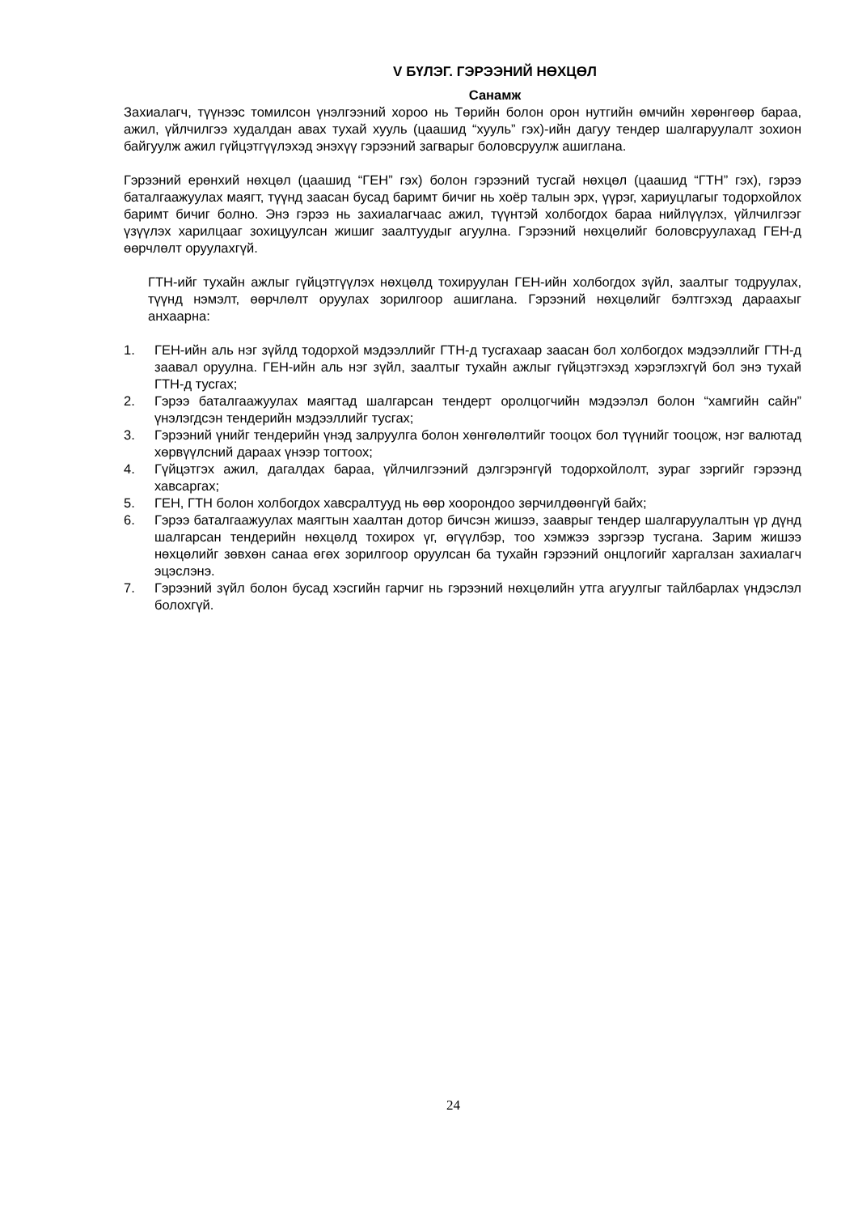V БҮЛЭГ. ГЭРЭЭНИЙ НӨХЦӨЛ
Санамж
Захиалагч, түүнээс томилсон үнэлгээний хороо нь Төрийн болон орон нутгийн өмчийн хөрөнгөөр бараа, ажил, үйлчилгээ худалдан авах тухай хууль (цаашид “хууль” гэх)-ийн дагуу тендер шалгаруулалт зохион байгуулж ажил гүйцэтгүүлэхэд энэхүү гэрээний загварыг боловсруулж ашиглана.
Гэрээний ерөнхий нөхцөл (цаашид “ГЕН” гэх) болон гэрээний тусгай нөхцөл (цаашид “ГТН” гэх), гэрээ баталгаажуулах маягт, түүнд заасан бусад баримт бичиг нь хоёр талын эрх, үүрэг, хариуцлагыг тодорхойлох баримт бичиг болно. Энэ гэрээ нь захиалагчаас ажил, түүнтэй холбогдох бараа нийлүүлэх, үйлчилгээг үзүүлэх харилцааг зохицуулсан жишиг заалтуудыг агуулна. Гэрээний нөхцөлийг боловсруулахад ГЕН-д өөрчлөлт оруулахгүй.
ГТН-ийг тухайн ажлыг гүйцэтгүүлэх нөхцөлд тохируулан ГЕН-ийн холбогдох зүйл, заалтыг тодруулах, түүнд нэмэлт, өөрчлөлт оруулах зорилгоор ашиглана. Гэрээний нөхцөлийг бэлтгэхэд дараахыг анхаарна:
1. ГЕН-ийн аль нэг зүйлд тодорхой мэдээллийг ГТН-д тусгахаар заасан бол холбогдох мэдээллийг ГТН-д заавал оруулна. ГЕН-ийн аль нэг зүйл, заалтыг тухайн ажлыг гүйцэтгэхэд хэрэглэхгүй бол энэ тухай ГТН-д тусгах;
2. Гэрээ баталгаажуулах маягтад шалгарсан тендерт оролцогчийн мэдээлэл болон “хамгийн сайн” үнэлэгдсэн тендерийн мэдээллийг тусгах;
3. Гэрээний үнийг тендерийн үнэд залруулга болон хөнгөлөлтийг тооцох бол түүнийг тооцож, нэг валютад хөрвүүлсний дараах үнээр тогтоох;
4. Гүйцэтгэх ажил, дагалдах бараа, үйлчилгээний дэлгэрэнгүй тодорхойлолт, зураг зэргийг гэрээнд хавсаргах;
5. ГЕН, ГТН болон холбогдох хавсралтууд нь өөр хоорондоо зөрчилдөөнгүй байх;
6. Гэрээ баталгаажуулах маягтын хаалтан дотор бичсэн жишээ, зааврыг тендер шалгаруулалтын үр дүнд шалгарсан тендерийн нөхцөлд тохирох үг, өгүүлбэр, тоо хэмжээ зэргээр тусгана. Зарим жишээ нөхцөлийг зөвхөн санаа өгөх зорилгоор оруулсан ба тухайн гэрээний онцлогийг харгалзан захиалагч эцэслэнэ.
7. Гэрээний зүйл болон бусад хэсгийн гарчиг нь гэрээний нөхцөлийн утга агуулгыг тайлбарлах үндэслэл болохгүй.
24